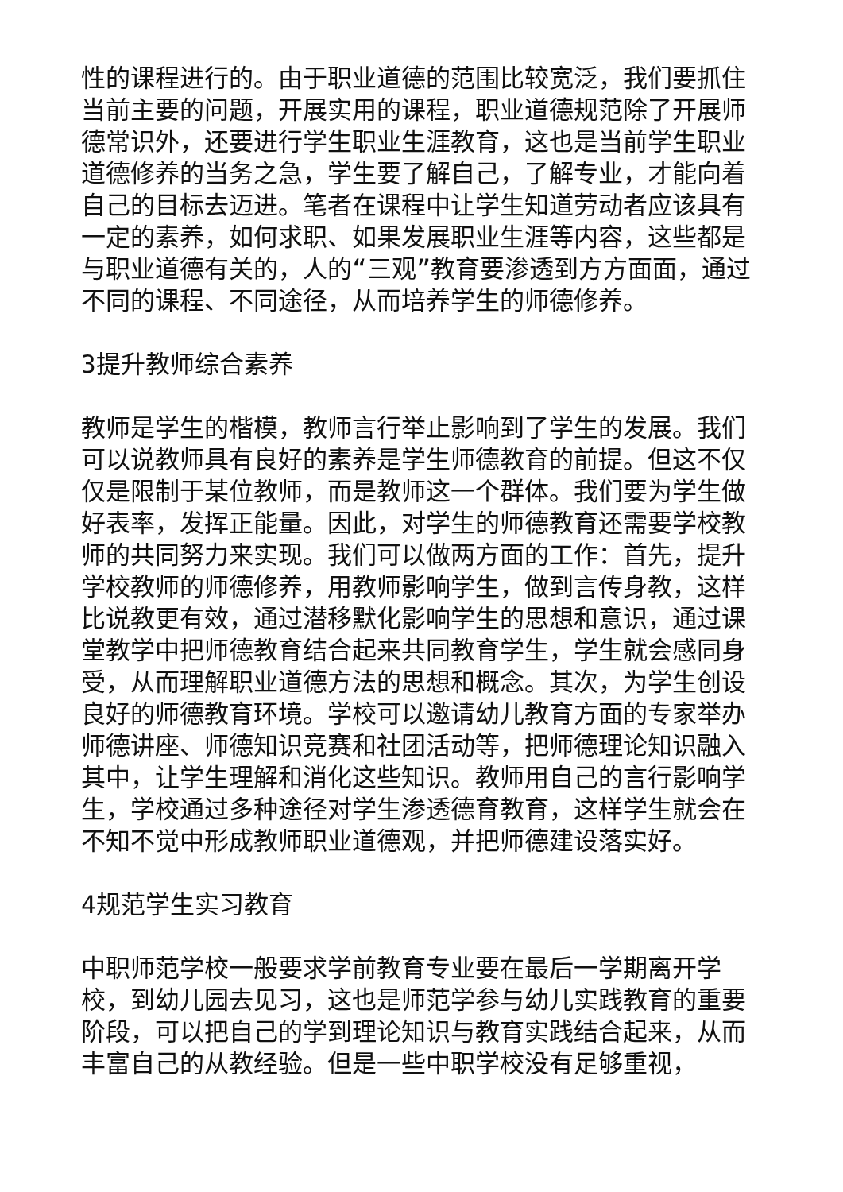性的课程进行的。由于职业道德的范围比较宽泛，我们要抓住当前主要的问题，开展实用的课程，职业道德规范除了开展师德常识外，还要进行学生职业生涯教育，这也是当前学生职业道德修养的当务之急，学生要了解自己，了解专业，才能向着自己的目标去迈进。笔者在课程中让学生知道劳动者应该具有一定的素养，如何求职、如果发展职业生涯等内容，这些都是与职业道德有关的，人的“三观”教育要渗透到方方面面，通过不同的课程、不同途径，从而培养学生的师德修养。
3提升教师综合素养
教师是学生的楷模，教师言行举止影响到了学生的发展。我们可以说教师具有良好的素养是学生师德教育的前提。但这不仅仅是限制于某位教师，而是教师这一个群体。我们要为学生做好表率，发挥正能量。因此，对学生的师德教育还需要学校教师的共同努力来实现。我们可以做两方面的工作：首先，提升学校教师的师德修养，用教师影响学生，做到言传身教，这样比说教更有效，通过潜移默化影响学生的思想和意识，通过课堂教学中把师德教育结合起来共同教育学生，学生就会感同身受，从而理解职业道德方法的思想和概念。其次，为学生创设良好的师德教育环境。学校可以邀请幼儿教育方面的专家举办师德讲座、师德知识竞赛和社团活动等，把师德理论知识融入其中，让学生理解和消化这些知识。教师用自己的言行影响学生，学校通过多种途径对学生渗透德育教育，这样学生就会在不知不觉中形成教师职业道德观，并把师德建设落实好。
4规范学生实习教育
中职师范学校一般要求学前教育专业要在最后一学期离开学校，到幼儿园去见习，这也是师范学参与幼儿实践教育的重要阶段，可以把自己的学到理论知识与教育实践结合起来，从而丰富自己的从教经验。但是一些中职学校没有足够重视，